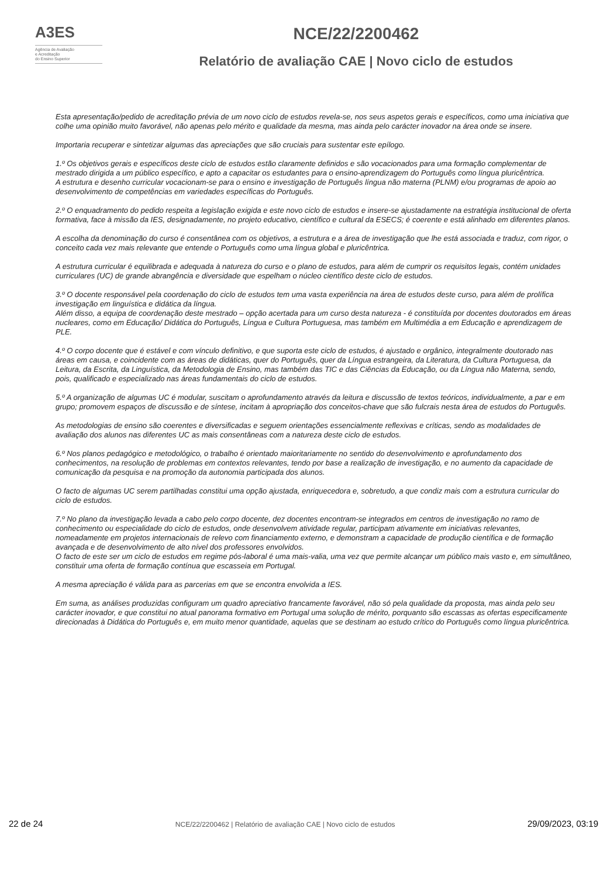A3ES
Agência de Avaliação
e Acreditação
do Ensino Superior
NCE/22/2200462
Relatório de avaliação CAE | Novo ciclo de estudos
Esta apresentação/pedido de acreditação prévia de um novo ciclo de estudos revela-se, nos seus aspetos gerais e específicos, como uma iniciativa que colhe uma opinião muito favorável, não apenas pelo mérito e qualidade da mesma, mas ainda pelo carácter inovador na área onde se insere.
Importaria recuperar e sintetizar algumas das apreciações que são cruciais para sustentar este epílogo.
1.º Os objetivos gerais e específicos deste ciclo de estudos estão claramente definidos e são vocacionados para uma formação complementar de mestrado dirigida a um público específico, e apto a capacitar os estudantes para o ensino-aprendizagem do Português como língua pluricêntrica.
A estrutura e desenho curricular vocacionam-se para o ensino e investigação de Português língua não materna (PLNM) e/ou programas de apoio ao desenvolvimento de competências em variedades específicas do Português.
2.º O enquadramento do pedido respeita a legislação exigida e este novo ciclo de estudos e insere-se ajustadamente na estratégia institucional de oferta formativa, face à missão da IES, designadamente, no projeto educativo, científico e cultural da ESECS; é coerente e está alinhado em diferentes planos.
A escolha da denominação do curso é consentânea com os objetivos, a estrutura e a área de investigação que lhe está associada e traduz, com rigor, o conceito cada vez mais relevante que entende o Português como uma língua global e pluricêntrica.
A estrutura curricular é equilibrada e adequada à natureza do curso e o plano de estudos, para além de cumprir os requisitos legais, contém unidades curriculares (UC) de grande abrangência e diversidade que espelham o núcleo científico deste ciclo de estudos.
3.º O docente responsável pela coordenação do ciclo de estudos tem uma vasta experiência na área de estudos deste curso, para além de prolífica investigação em linguística e didática da língua.
Além disso, a equipa de coordenação deste mestrado – opção acertada para um curso desta natureza - é constituída por docentes doutorados em áreas nucleares, como em Educação/ Didática do Português, Língua e Cultura Portuguesa, mas também em Multimédia a em Educação e aprendizagem de PLE.
4.º O corpo docente que é estável e com vínculo definitivo, e que suporta este ciclo de estudos, é ajustado e orgânico, integralmente doutorado nas áreas em causa, e coincidente com as áreas de didáticas, quer do Português, quer da Língua estrangeira, da Literatura, da Cultura Portuguesa, da Leitura, da Escrita, da Linguística, da Metodologia de Ensino, mas também das TIC e das Ciências da Educação, ou da Língua não Materna, sendo, pois, qualificado e especializado nas áreas fundamentais do ciclo de estudos.
5.º A organização de algumas UC é modular, suscitam o aprofundamento através da leitura e discussão de textos teóricos, individualmente, a par e em grupo; promovem espaços de discussão e de síntese, incitam à apropriação dos conceitos-chave que são fulcrais nesta área de estudos do Português.
As metodologias de ensino são coerentes e diversificadas e seguem orientações essencialmente reflexivas e críticas, sendo as modalidades de avaliação dos alunos nas diferentes UC as mais consentâneas com a natureza deste ciclo de estudos.
6.º Nos planos pedagógico e metodológico, o trabalho é orientado maioritariamente no sentido do desenvolvimento e aprofundamento dos conhecimentos, na resolução de problemas em contextos relevantes, tendo por base a realização de investigação, e no aumento da capacidade de comunicação da pesquisa e na promoção da autonomia participada dos alunos.
O facto de algumas UC serem partilhadas constitui uma opção ajustada, enriquecedora e, sobretudo, a que condiz mais com a estrutura curricular do ciclo de estudos.
7.º No plano da investigação levada a cabo pelo corpo docente, dez docentes encontram-se integrados em centros de investigação no ramo de conhecimento ou especialidade do ciclo de estudos, onde desenvolvem atividade regular, participam ativamente em iniciativas relevantes, nomeadamente em projetos internacionais de relevo com financiamento externo, e demonstram a capacidade de produção científica e de formação avançada e de desenvolvimento de alto nível dos professores envolvidos.
O facto de este ser um ciclo de estudos em regime pós-laboral é uma mais-valia, uma vez que permite alcançar um público mais vasto e, em simultâneo, constituir uma oferta de formação contínua que escasseia em Portugal.
A mesma apreciação é válida para as parcerias em que se encontra envolvida a IES.
Em suma, as análises produzidas configuram um quadro apreciativo francamente favorável, não só pela qualidade da proposta, mas ainda pelo seu carácter inovador, e que constitui no atual panorama formativo em Portugal uma solução de mérito, porquanto são escassas as ofertas especificamente direcionadas à Didática do Português e, em muito menor quantidade, aquelas que se destinam ao estudo crítico do Português como língua pluricêntrica.
22 de 24 NCE/22/2200462 | Relatório de avaliação CAE | Novo ciclo de estudos 29/09/2023, 03:19